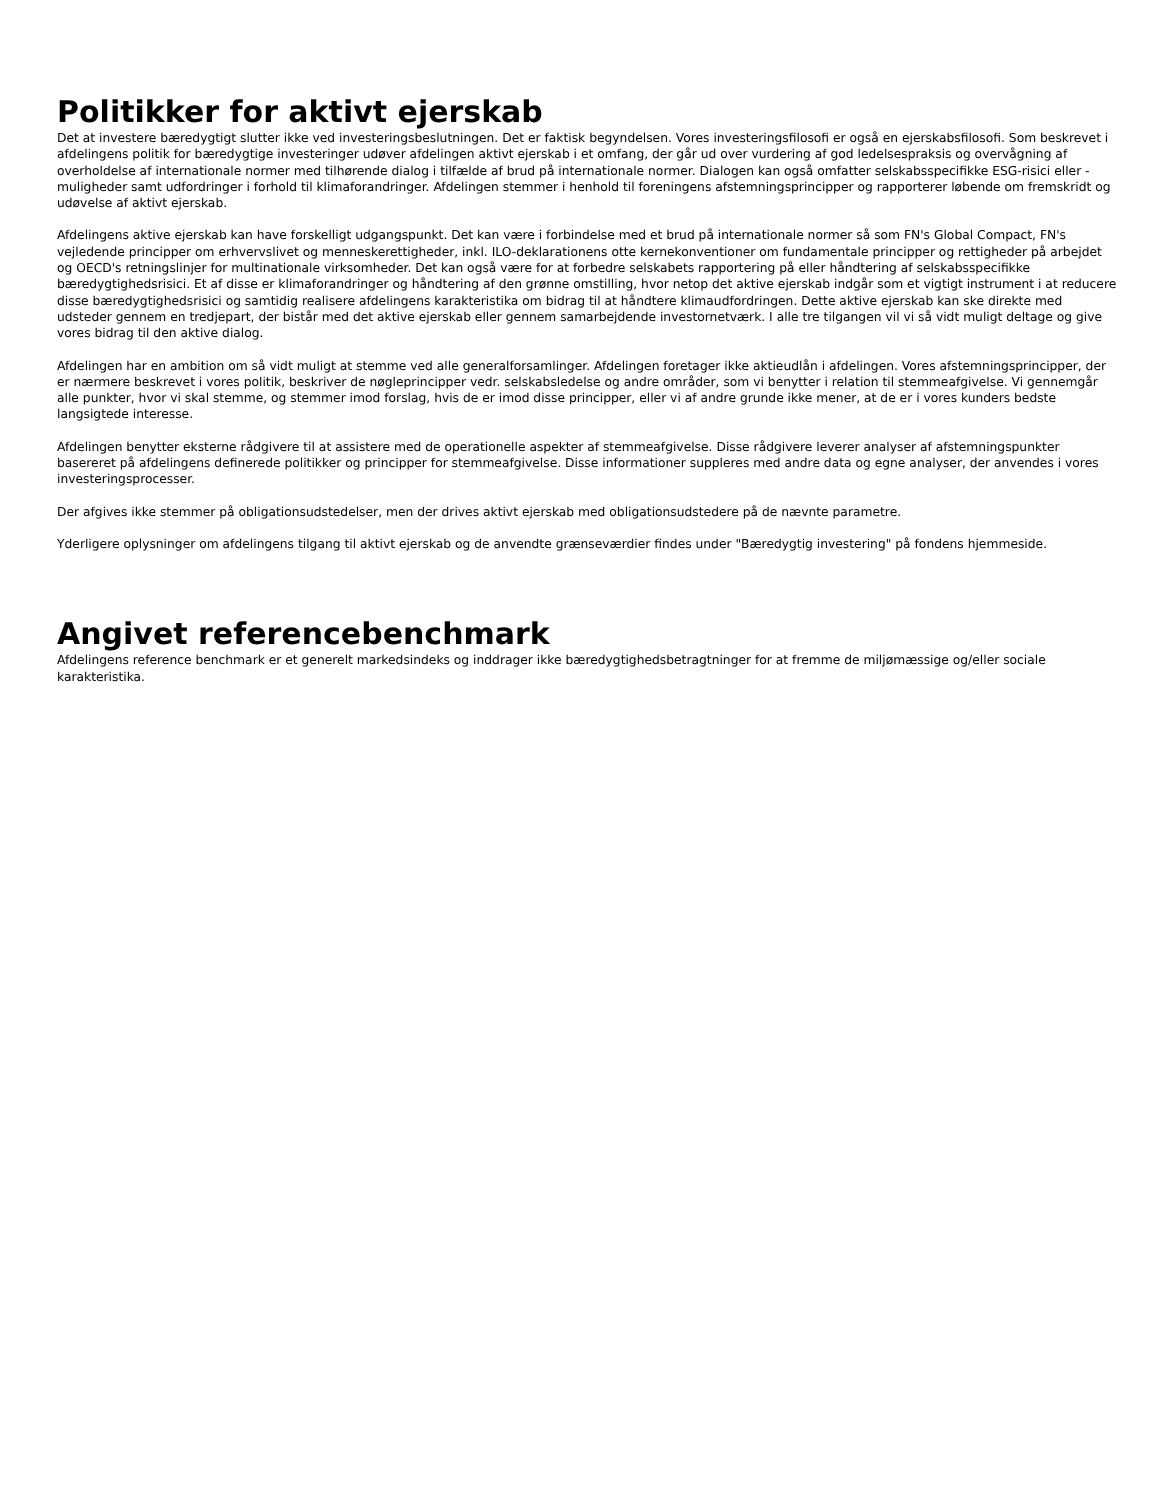Politikker for aktivt ejerskab
Det at investere bæredygtigt slutter ikke ved investeringsbeslutningen. Det er faktisk begyndelsen. Vores investeringsfilosofi er også en ejerskabsfilosofi. Som beskrevet i afdelingens politik for bæredygtige investeringer udøver afdelingen aktivt ejerskab i et omfang, der går ud over vurdering af god ledelsespraksis og overvågning af overholdelse af internationale normer med tilhørende dialog i tilfælde af brud på internationale normer. Dialogen kan også omfatter selskabsspecifikke ESG-risici eller -muligheder samt udfordringer i forhold til klimaforandringer. Afdelingen stemmer i henhold til foreningens afstemningsprincipper og rapporterer løbende om fremskridt og udøvelse af aktivt ejerskab.
Afdelingens aktive ejerskab kan have forskelligt udgangspunkt. Det kan være i forbindelse med et brud på internationale normer så som FN's Global Compact, FN's vejledende principper om erhvervslivet og menneskerettigheder, inkl. ILO-deklarationens otte kernekonventioner om fundamentale principper og rettigheder på arbejdet og OECD's retningslinjer for multinationale virksomheder. Det kan også være for at forbedre selskabets rapportering på eller håndtering af selskabsspecifikke bæredygtighedsrisici. Et af disse er klimaforandringer og håndtering af den grønne omstilling, hvor netop det aktive ejerskab indgår som et vigtigt instrument i at reducere disse bæredygtighedsrisici og samtidig realisere afdelingens karakteristika om bidrag til at håndtere klimaudfordringen. Dette aktive ejerskab kan ske direkte med udsteder gennem en tredjepart, der bistår med det aktive ejerskab eller gennem samarbejdende investornetværk. I alle tre tilgangen vil vi så vidt muligt deltage og give vores bidrag til den aktive dialog.
Afdelingen har en ambition om så vidt muligt at stemme ved alle generalforsamlinger. Afdelingen foretager ikke aktieudlån i afdelingen. Vores afstemningsprincipper, der er nærmere beskrevet i vores politik, beskriver de nøgleprincipper vedr. selskabsledelse og andre områder, som vi benytter i relation til stemmeafgivelse. Vi gennemgår alle punkter, hvor vi skal stemme, og stemmer imod forslag, hvis de er imod disse principper, eller vi af andre grunde ikke mener, at de er i vores kunders bedste langsigtede interesse.
Afdelingen benytter eksterne rådgivere til at assistere med de operationelle aspekter af stemmeafgivelse. Disse rådgivere leverer analyser af afstemningspunkter basereret på afdelingens definerede politikker og principper for stemmeafgivelse. Disse informationer suppleres med andre data og egne analyser, der anvendes i vores investeringsprocesser.
Der afgives ikke stemmer på obligationsudstedelser, men der drives aktivt ejerskab med obligationsudstedere på de nævnte parametre.
Yderligere oplysninger om afdelingens tilgang til aktivt ejerskab og de anvendte grænseværdier findes under "Bæredygtig investering" på fondens hjemmeside.
Angivet referencebenchmark
Afdelingens reference benchmark er et generelt markedsindeks og inddrager ikke bæredygtighedsbetragtninger for at fremme de miljømæssige og/eller sociale karakteristika.